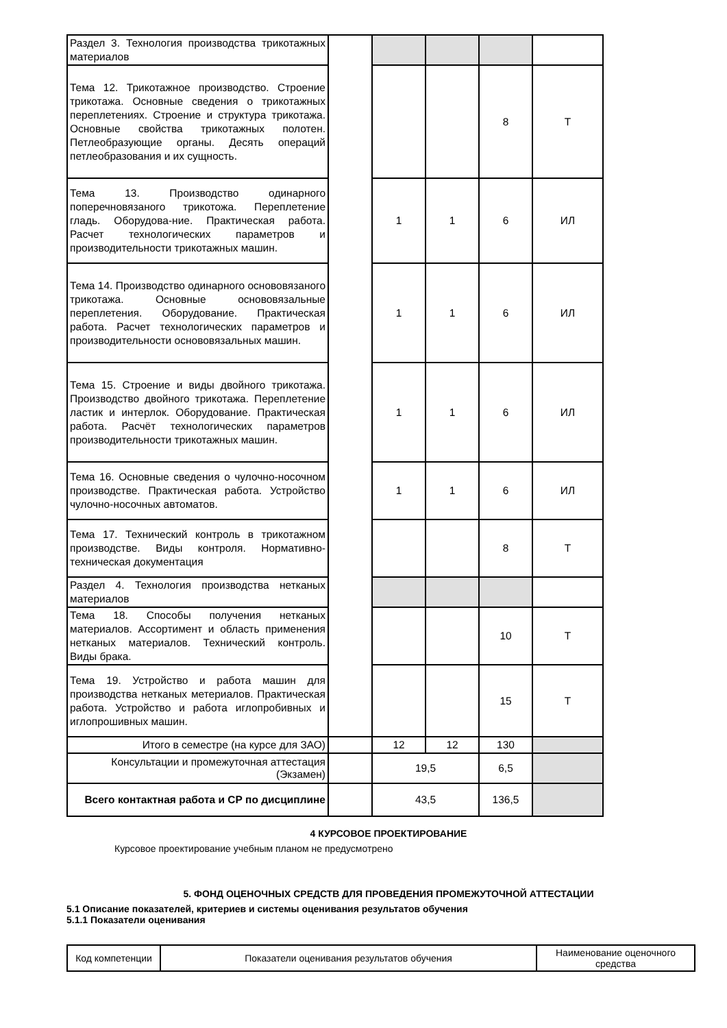| Раздел 3. Технология производства трикотажных материалов | | | | | |
| Тема 12. Трикотажное производство. Строение трикотажа. Основные сведения о трикотажных переплетениях. Строение и структура трикотажа. Основные свойства трикотажных полотен. Петлеобразующие органы. Десять операций петлеобразования и их сущность. | | | | 8 | Т |
| Тема 13. Производство одинарного поперечновязаного трикотожа. Переплетение гладь. Оборудова-ние. Практическая работа. Расчет технологических параметров и производительности трикотажных машин. | | 1 | 1 | 6 | ИЛ |
| Тема 14. Производство одинарного основовязаного трикотажа. Основные основовязальные переплетения. Оборудование. Практическая работа. Расчет технологических параметров и производительности основовязальных машин. | | 1 | 1 | 6 | ИЛ |
| Тема 15. Строение и виды двойного трикотажа. Производство двойного трикотажа. Переплетение ластик и интерлок. Оборудование. Практическая работа. Расчёт технологических параметров производительности трикотажных машин. | | 1 | 1 | 6 | ИЛ |
| Тема 16. Основные сведения о чулочно-носочном производстве. Практическая работа. Устройство чулочно-носочных автоматов. | | 1 | 1 | 6 | ИЛ |
| Тема 17. Технический контроль в трикотажном производстве. Виды контроля. Нормативно-техническая документация | | | | 8 | Т |
| Раздел 4. Технология производства нетканых материалов | | | | | |
| Тема 18. Способы получения нетканых материалов. Ассортимент и область применения нетканых материалов. Технический контроль. Виды брака. | | | | 10 | Т |
| Тема 19. Устройство и работа машин для производства нетканых метериалов. Практическая работа. Устройство и работа иглопробивных и иглопрошивных машин. | | | | 15 | Т |
| Итого в семестре (на курсе для ЗАО) | | 12 | 12 | 130 | |
| Консультации и промежуточная аттестация (Экзамен) | | 19,5 | | 6,5 | |
| Всего контактная работа и СР по дисциплине | | 43,5 | | 136,5 | |
4 КУРСОВОЕ ПРОЕКТИРОВАНИЕ
Курсовое проектирование учебным планом не предусмотрено
5. ФОНД ОЦЕНОЧНЫХ СРЕДСТВ ДЛЯ ПРОВЕДЕНИЯ ПРОМЕЖУТОЧНОЙ АТТЕСТАЦИИ
5.1 Описание показателей, критериев и системы оценивания результатов обучения
5.1.1 Показатели оценивания
| Код компетенции | Показатели оценивания результатов обучения | Наименование оценочного средства |